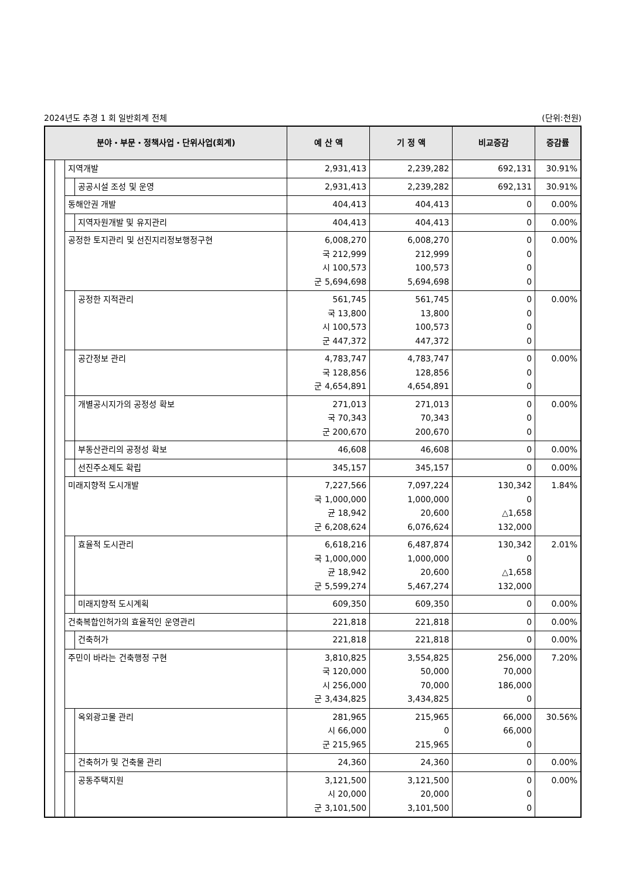2024년도 추경 1 회 일반회계 전체 (단위:천원)
| 분야・부문・정책사업・단위사업(회계) | | | | 예 산 액 | 기 정 액 | 비교증감 | 증감률 |
| --- | --- | --- | --- | --- | --- | --- | --- |
| | | 지역개발 | | 2,931,413 | 2,239,282 | 692,131 | 30.91% |
| | | | 공공시설 조성 및 운영 | 2,931,413 | 2,239,282 | 692,131 | 30.91% |
| | | 동해안권 개발 | | 404,413 | 404,413 | 0 | 0.00% |
| | | | 지역자원개발 및 유지관리 | 404,413 | 404,413 | 0 | 0.00% |
| | | 공정한 토지관리 및 선진지리정보행정구현 | | 6,008,270 국 212,999 시 100,573 군 5,694,698 | 6,008,270 212,999 100,573 5,694,698 | 0 0 0 0 | 0.00% |
| | | | 공정한 지적관리 | 561,745 국 13,800 시 100,573 군 447,372 | 561,745 13,800 100,573 447,372 | 0 0 0 0 | 0.00% |
| | | | 공간정보 관리 | 4,783,747 국 128,856 군 4,654,891 | 4,783,747 128,856 4,654,891 | 0 0 0 | 0.00% |
| | | | 개별공시지가의 공정성 확보 | 271,013 국 70,343 군 200,670 | 271,013 70,343 200,670 | 0 0 0 | 0.00% |
| | | | 부동산관리의 공정성 확보 | 46,608 | 46,608 | 0 | 0.00% |
| | | | 선진주소제도 확립 | 345,157 | 345,157 | 0 | 0.00% |
| | | 미래지향적 도시개발 | | 7,227,566 국 1,000,000 균 18,942 군 6,208,624 | 7,097,224 1,000,000 20,600 6,076,624 | 130,342 0 △1,658 132,000 | 1.84% |
| | | | 효율적 도시관리 | 6,618,216 국 1,000,000 균 18,942 군 5,599,274 | 6,487,874 1,000,000 20,600 5,467,274 | 130,342 0 △1,658 132,000 | 2.01% |
| | | | 미래지향적 도시계획 | 609,350 | 609,350 | 0 | 0.00% |
| | | 건축복합인허가의 효율적인 운영관리 | | 221,818 | 221,818 | 0 | 0.00% |
| | | | 건축허가 | 221,818 | 221,818 | 0 | 0.00% |
| | | 주민이 바라는 건축행정 구현 | | 3,810,825 국 120,000 시 256,000 군 3,434,825 | 3,554,825 50,000 70,000 3,434,825 | 256,000 70,000 186,000 0 | 7.20% |
| | | | 옥외광고물 관리 | 281,965 시 66,000 군 215,965 | 215,965 0 215,965 | 66,000 66,000 0 | 30.56% |
| | | | 건축허가 및 건축물 관리 | 24,360 | 24,360 | 0 | 0.00% |
| | | | 공동주택지원 | 3,121,500 시 20,000 군 3,101,500 | 3,121,500 20,000 3,101,500 | 0 0 0 | 0.00% |